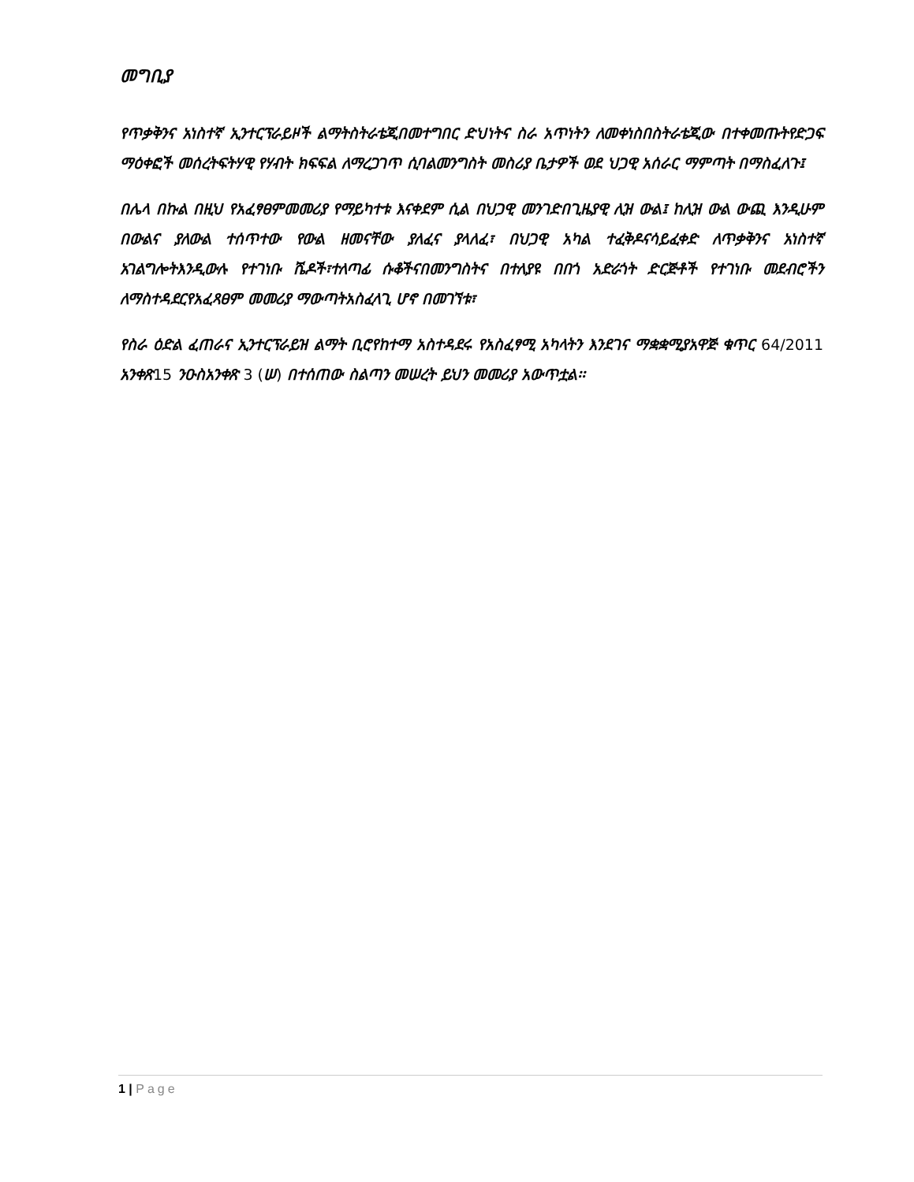መግቢያ
የጥቃቅንና አነስተኛ ኢንተርፕራይዞች ልማትስትራቴጂበመተግበር ድህነትና ስራ አጥነትን ለመቀነስበስትራቴጂው በተቀመጡትየድጋፍ ማዕቀፎች መሰረትፍትሃዊ የሃብት ክፍፍል ለማረጋገጥ ሲባልመንግስት መስሪያ ቤታዎች ወደ ህጋዊ አሰራር ማምጣት በማስፈለጉ፤
በሌላ በኩል በዚህ የአፈፃፀምመመሪያ የማይካተቱ እናቀደም ሲል በህጋዊ መንገድበጊዜያዊ ሊዝ ውል፤ ከሊዝ ውል ውጪ እንዲሁም በውልና ያለውል ተሰጥተው የውል ዘመናቸው ያለፈና ያላለፈ፣ በህጋዊ አካል ተፈቅዶናሳይፈቀድ ለጥቃቅንና አነስተኛ አገልግሎትእንዲውሉ የተገነቡ ሼዶች፣ተለጣፊ ሱቆችናበመንግስትና በተለያዩ በበጎ አድራጎት ድርጅቶች የተገነቡ መደብሮችን ለማስተዳደርየአፈጻፀም መመሪያ ማውጣትአስፈላጊ ሆኖ በመገኘቱ፣
የስራ ዕድል ፈጠራና ኢንተርፕራይዝ ልማት ቢሮየከተማ አስተዳደሩ የአስፈፃሚ አካላትን እንደገና ማቋቋሚያአዋጅ ቁጥር 64/2011 አንቀጽ15 ንዑስአንቀጽ 3 (ሠ) በተሰጠው ስልጣን መሠረት ይህን መመሪያ አውጥቷል፡፡
1 | Page